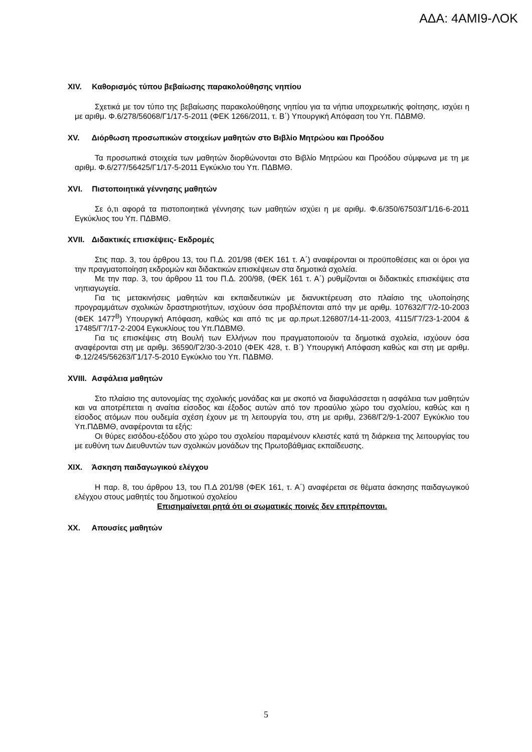ΑΔΑ: 4ΑΜΙ9-ΛΟΚ
XIV. Καθορισμός τύπου βεβαίωσης παρακολούθησης νηπίου
Σχετικά με τον τύπο της βεβαίωσης παρακολούθησης νηπίου για τα νήπια υποχρεωτικής φοίτησης, ισχύει η με αριθμ. Φ.6/278/56068/Γ1/17-5-2011 (ΦΕΚ 1266/2011, τ. Β΄) Υπουργική Απόφαση του Υπ. ΠΔΒΜΘ.
XV. Διόρθωση προσωπικών στοιχείων μαθητών στο Βιβλίο Μητρώου και Προόδου
Τα προσωπικά στοιχεία των μαθητών διορθώνονται στο Βιβλίο Μητρώου και Προόδου σύμφωνα με τη με αριθμ. Φ.6/277/56425/Γ1/17-5-2011 Εγκύκλιο του Υπ. ΠΔΒΜΘ.
XVI. Πιστοποιητικά γέννησης μαθητών
Σε ό,τι αφορά τα πιστοποιητικά γέννησης των μαθητών ισχύει η με αριθμ. Φ.6/350/67503/Γ1/16-6-2011 Εγκύκλιος του Υπ. ΠΔΒΜΘ.
XVII. Διδακτικές επισκέψεις- Εκδρομές
Στις παρ. 3, του άρθρου 13, του Π.Δ. 201/98 (ΦΕΚ 161 τ. Α΄) αναφέρονται οι προϋποθέσεις και οι όροι για την πραγματοποίηση εκδρομών και διδακτικών επισκέψεων στα δημοτικά σχολεία.
Με την παρ. 3, του άρθρου 11 του Π.Δ. 200/98, (ΦΕΚ 161 τ. Α΄) ρυθμίζονται οι διδακτικές επισκέψεις στα νηπιαγωγεία.
Για τις μετακινήσεις μαθητών και εκπαιδευτικών με διανυκτέρευση στο πλαίσιο της υλοποίησης προγραμμάτων σχολικών δραστηριοτήτων, ισχύουν όσα προβλέπονται από την με αριθμ. 107632/Γ7/2-10-2003 (ΦΕΚ 1477<sup>Β</sup>) Υπουργική Απόφαση, καθώς και από τις με αρ.πρωτ.126807/14-11-2003, 4115/Γ7/23-1-2004 & 17485/Γ7/17-2-2004 Εγκυκλίους του Υπ.ΠΔΒΜΘ.
Για τις επισκέψεις στη Βουλή των Ελλήνων που πραγματοποιούν τα δημοτικά σχολεία, ισχύουν όσα αναφέρονται στη με αριθμ. 36590/Γ2/30-3-2010 (ΦΕΚ 428, τ. Β΄) Υπουργική Απόφαση καθώς και στη με αριθμ. Φ.12/245/56263/Γ1/17-5-2010 Εγκύκλιο του Υπ. ΠΔΒΜΘ.
XVIII. Ασφάλεια μαθητών
Στο πλαίσιο της αυτονομίας της σχολικής μονάδας και με σκοπό να διαφυλάσσεται η ασφάλεια των μαθητών και να αποτρέπεται η αναίτια είσοδος και έξοδος αυτών από τον προαύλιο χώρο του σχολείου, καθώς και η είσοδος ατόμων που ουδεμία σχέση έχουν με τη λειτουργία του, στη με αριθμ, 2368/Γ2/9-1-2007 Εγκύκλιο του Υπ.ΠΔΒΜΘ, αναφέρονται τα εξής:
Οι θύρες εισόδου-εξόδου στο χώρο του σχολείου παραμένουν κλειστές κατά τη διάρκεια της λειτουργίας του με ευθύνη των Διευθυντών των σχολικών μονάδων της Πρωτοβάθμιας εκπαίδευσης.
XIX. Άσκηση παιδαγωγικού ελέγχου
Η παρ. 8, του άρθρου 13, του Π.Δ 201/98 (ΦΕΚ 161, τ. Α΄) αναφέρεται σε θέματα άσκησης παιδαγωγικού ελέγχου στους μαθητές του δημοτικού σχολείου
Επισημαίνεται ρητά ότι οι σωματικές ποινές δεν επιτρέπονται.
XX. Απουσίες μαθητών
5